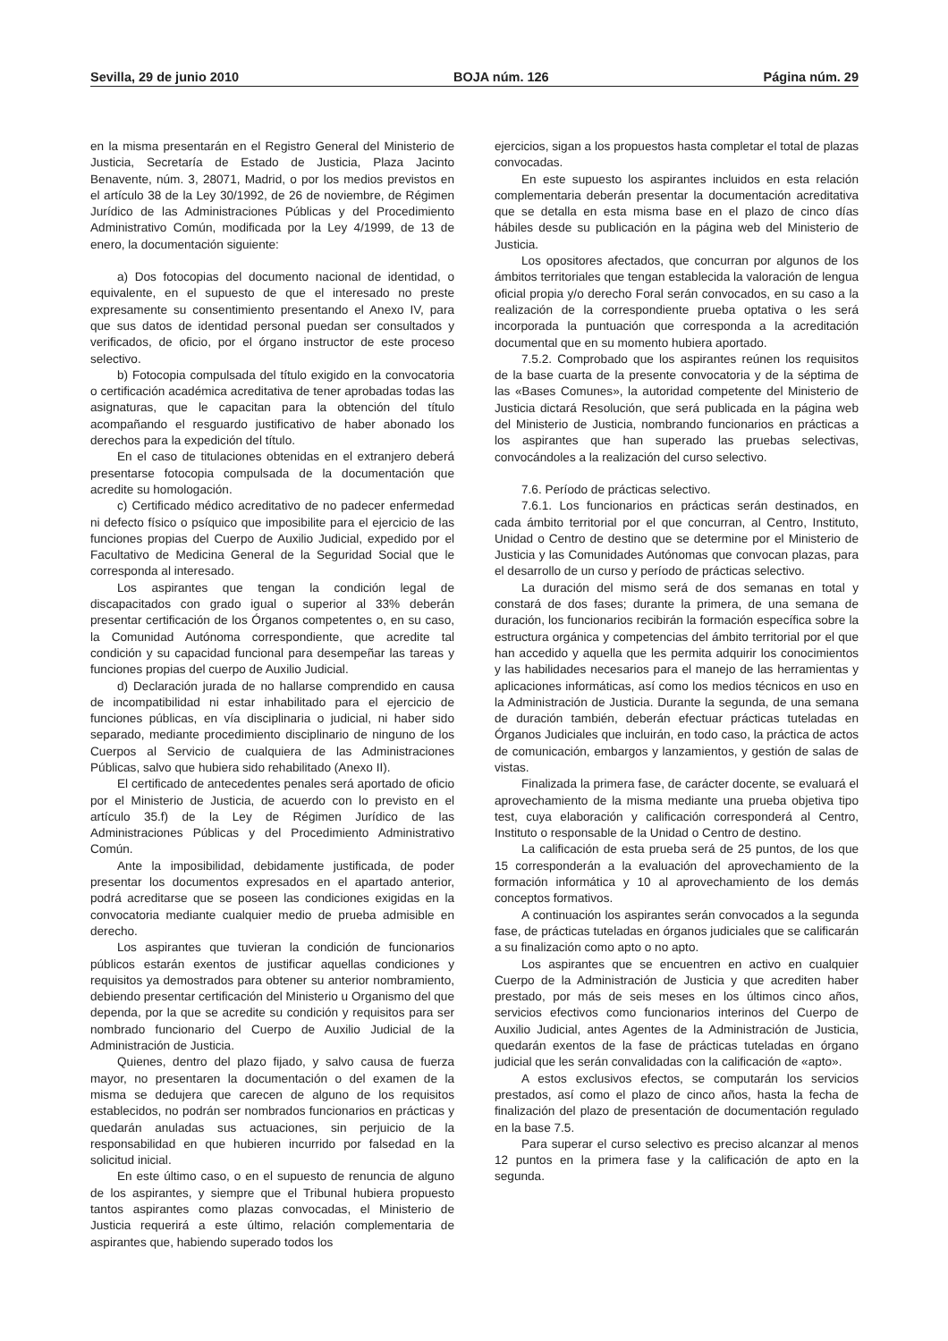Sevilla, 29 de junio 2010 BOJA núm. 126 Página núm. 29
en la misma presentarán en el Registro General del Ministerio de Justicia, Secretaría de Estado de Justicia, Plaza Jacinto Benavente, núm. 3, 28071, Madrid, o por los medios previstos en el artículo 38 de la Ley 30/1992, de 26 de noviembre, de Régimen Jurídico de las Administraciones Públicas y del Procedimiento Administrativo Común, modificada por la Ley 4/1999, de 13 de enero, la documentación siguiente:
a) Dos fotocopias del documento nacional de identidad, o equivalente, en el supuesto de que el interesado no preste expresamente su consentimiento presentando el Anexo IV, para que sus datos de identidad personal puedan ser consultados y verificados, de oficio, por el órgano instructor de este proceso selectivo.
b) Fotocopia compulsada del título exigido en la convocatoria o certificación académica acreditativa de tener aprobadas todas las asignaturas, que le capacitan para la obtención del título acompañando el resguardo justificativo de haber abonado los derechos para la expedición del título.
En el caso de titulaciones obtenidas en el extranjero deberá presentarse fotocopia compulsada de la documentación que acredite su homologación.
c) Certificado médico acreditativo de no padecer enfermedad ni defecto físico o psíquico que imposibilite para el ejercicio de las funciones propias del Cuerpo de Auxilio Judicial, expedido por el Facultativo de Medicina General de la Seguridad Social que le corresponda al interesado.
Los aspirantes que tengan la condición legal de discapacitados con grado igual o superior al 33% deberán presentar certificación de los Órganos competentes o, en su caso, la Comunidad Autónoma correspondiente, que acredite tal condición y su capacidad funcional para desempeñar las tareas y funciones propias del cuerpo de Auxilio Judicial.
d) Declaración jurada de no hallarse comprendido en causa de incompatibilidad ni estar inhabilitado para el ejercicio de funciones públicas, en vía disciplinaria o judicial, ni haber sido separado, mediante procedimiento disciplinario de ninguno de los Cuerpos al Servicio de cualquiera de las Administraciones Públicas, salvo que hubiera sido rehabilitado (Anexo II).
El certificado de antecedentes penales será aportado de oficio por el Ministerio de Justicia, de acuerdo con lo previsto en el artículo 35.f) de la Ley de Régimen Jurídico de las Administraciones Públicas y del Procedimiento Administrativo Común.
Ante la imposibilidad, debidamente justificada, de poder presentar los documentos expresados en el apartado anterior, podrá acreditarse que se poseen las condiciones exigidas en la convocatoria mediante cualquier medio de prueba admisible en derecho.
Los aspirantes que tuvieran la condición de funcionarios públicos estarán exentos de justificar aquellas condiciones y requisitos ya demostrados para obtener su anterior nombramiento, debiendo presentar certificación del Ministerio u Organismo del que dependa, por la que se acredite su condición y requisitos para ser nombrado funcionario del Cuerpo de Auxilio Judicial de la Administración de Justicia.
Quienes, dentro del plazo fijado, y salvo causa de fuerza mayor, no presentaren la documentación o del examen de la misma se dedujera que carecen de alguno de los requisitos establecidos, no podrán ser nombrados funcionarios en prácticas y quedarán anuladas sus actuaciones, sin perjuicio de la responsabilidad en que hubieren incurrido por falsedad en la solicitud inicial.
En este último caso, o en el supuesto de renuncia de alguno de los aspirantes, y siempre que el Tribunal hubiera propuesto tantos aspirantes como plazas convocadas, el Ministerio de Justicia requerirá a este último, relación complementaria de aspirantes que, habiendo superado todos los
ejercicios, sigan a los propuestos hasta completar el total de plazas convocadas.
En este supuesto los aspirantes incluidos en esta relación complementaria deberán presentar la documentación acreditativa que se detalla en esta misma base en el plazo de cinco días hábiles desde su publicación en la página web del Ministerio de Justicia.
Los opositores afectados, que concurran por algunos de los ámbitos territoriales que tengan establecida la valoración de lengua oficial propia y/o derecho Foral serán convocados, en su caso a la realización de la correspondiente prueba optativa o les será incorporada la puntuación que corresponda a la acreditación documental que en su momento hubiera aportado.
7.5.2. Comprobado que los aspirantes reúnen los requisitos de la base cuarta de la presente convocatoria y de la séptima de las «Bases Comunes», la autoridad competente del Ministerio de Justicia dictará Resolución, que será publicada en la página web del Ministerio de Justicia, nombrando funcionarios en prácticas a los aspirantes que han superado las pruebas selectivas, convocándoles a la realización del curso selectivo.
7.6. Período de prácticas selectivo.
7.6.1. Los funcionarios en prácticas serán destinados, en cada ámbito territorial por el que concurran, al Centro, Instituto, Unidad o Centro de destino que se determine por el Ministerio de Justicia y las Comunidades Autónomas que convocan plazas, para el desarrollo de un curso y período de prácticas selectivo.
La duración del mismo será de dos semanas en total y constará de dos fases; durante la primera, de una semana de duración, los funcionarios recibirán la formación específica sobre la estructura orgánica y competencias del ámbito territorial por el que han accedido y aquella que les permita adquirir los conocimientos y las habilidades necesarios para el manejo de las herramientas y aplicaciones informáticas, así como los medios técnicos en uso en la Administración de Justicia. Durante la segunda, de una semana de duración también, deberán efectuar prácticas tuteladas en Órganos Judiciales que incluirán, en todo caso, la práctica de actos de comunicación, embargos y lanzamientos, y gestión de salas de vistas.
Finalizada la primera fase, de carácter docente, se evaluará el aprovechamiento de la misma mediante una prueba objetiva tipo test, cuya elaboración y calificación corresponderá al Centro, Instituto o responsable de la Unidad o Centro de destino.
La calificación de esta prueba será de 25 puntos, de los que 15 corresponderán a la evaluación del aprovechamiento de la formación informática y 10 al aprovechamiento de los demás conceptos formativos.
A continuación los aspirantes serán convocados a la segunda fase, de prácticas tuteladas en órganos judiciales que se calificarán a su finalización como apto o no apto.
Los aspirantes que se encuentren en activo en cualquier Cuerpo de la Administración de Justicia y que acrediten haber prestado, por más de seis meses en los últimos cinco años, servicios efectivos como funcionarios interinos del Cuerpo de Auxilio Judicial, antes Agentes de la Administración de Justicia, quedarán exentos de la fase de prácticas tuteladas en órgano judicial que les serán convalidadas con la calificación de «apto».
A estos exclusivos efectos, se computarán los servicios prestados, así como el plazo de cinco años, hasta la fecha de finalización del plazo de presentación de documentación regulado en la base 7.5.
Para superar el curso selectivo es preciso alcanzar al menos 12 puntos en la primera fase y la calificación de apto en la segunda.